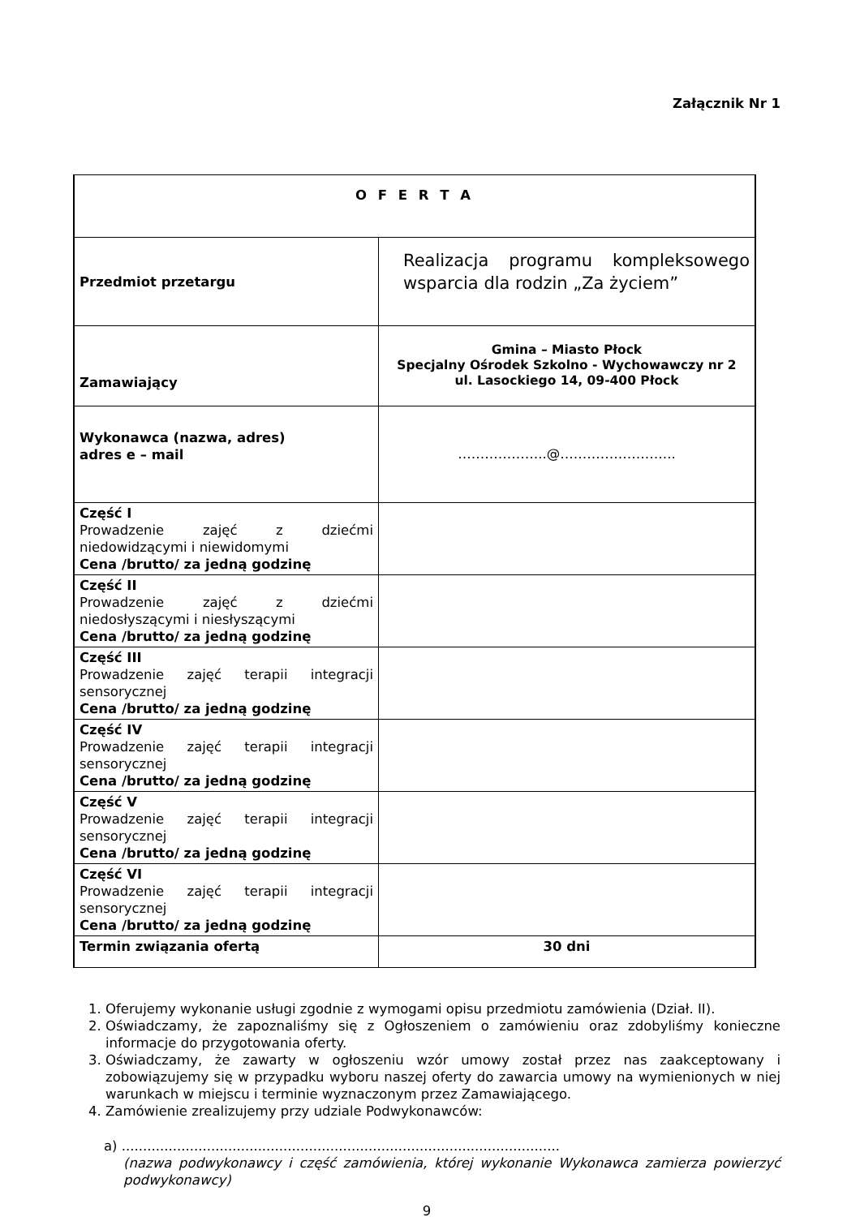Załącznik Nr 1
| O F E R T A | |
| Przedmiot przetargu | Realizacja programu kompleksowego wsparcia dla rodzin „Za życiem” |
| Zamawiający | Gmina – Miasto Płock Specjalny Ośrodek Szkolno - Wychowawczy nr 2 ul. Lasockiego 14, 09-400 Płock |
| Wykonawca (nazwa, adres) adres e – mail | ………………..@…………………….. |
| Część I Prowadzenie zajęć z dziećmi niedowidzącymi i niewidomymi Cena /brutto/ za jedną godzinę | |
| Część II Prowadzenie zajęć z dziećmi niedosłyszącymi i niesłyszącymi Cena /brutto/ za jedną godzinę | |
| Część III Prowadzenie zajęć terapii integracji sensorycznej Cena /brutto/ za jedną godzinę | |
| Część IV Prowadzenie zajęć terapii integracji sensorycznej Cena /brutto/ za jedną godzinę | |
| Część V Prowadzenie zajęć terapii integracji sensorycznej Cena /brutto/ za jedną godzinę | |
| Część VI Prowadzenie zajęć terapii integracji sensorycznej Cena /brutto/ za jedną godzinę | |
| Termin związania ofertą | 30 dni |
1. Oferujemy wykonanie usługi zgodnie z wymogami opisu przedmiotu zamówienia (Dział. II).
2. Oświadczamy, że zapoznaliśmy się z Ogłoszeniem o zamówieniu oraz zdobyliśmy konieczne informacje do przygotowania oferty.
3. Oświadczamy, że zawarty w ogłoszeniu wzór umowy został przez nas zaakceptowany i zobowiązujemy się w przypadku wyboru naszej oferty do zawarcia umowy na wymienionych w niej warunkach w miejscu i terminie wyznaczonym przez Zamawiającego.
4. Zamówienie zrealizujemy przy udziale Podwykonawców:
a) .......................................................................................................
(nazwa podwykonawcy i część zamówienia, której wykonanie Wykonawca zamierza powierzyć podwykonawcy)
9